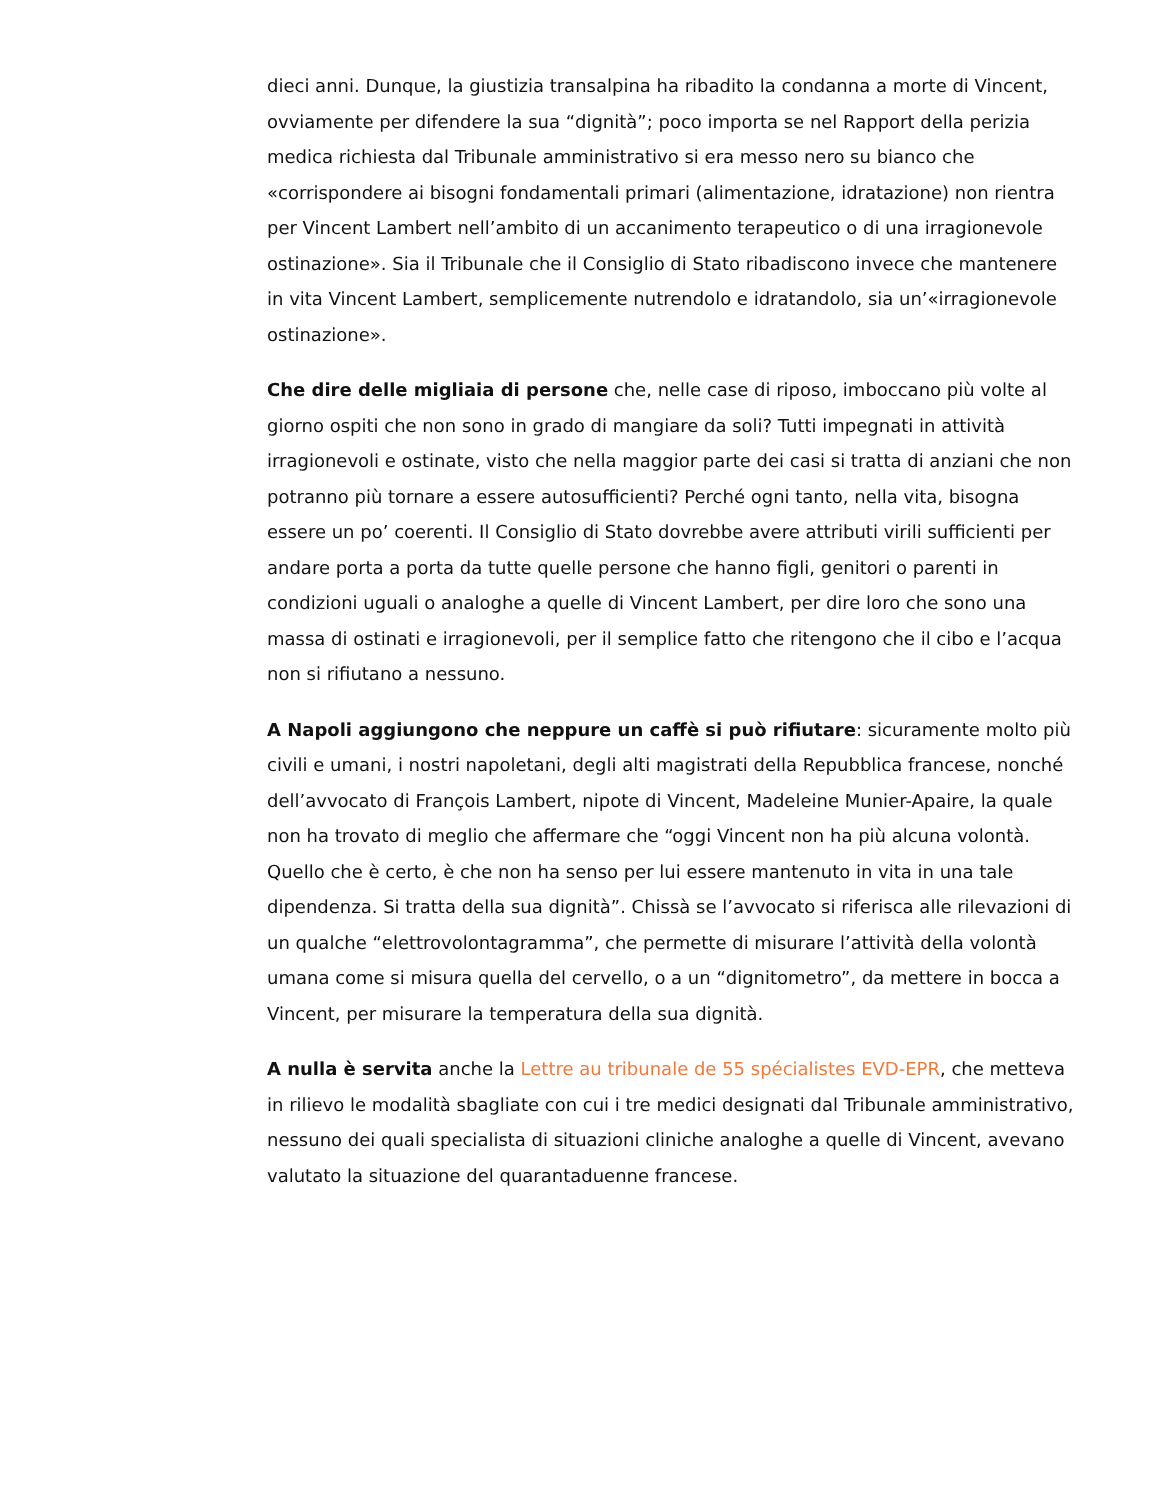dieci anni. Dunque, la giustizia transalpina ha ribadito la condanna a morte di Vincent, ovviamente per difendere la sua “dignità”; poco importa se nel Rapport della perizia medica richiesta dal Tribunale amministrativo si era messo nero su bianco che «corrispondere ai bisogni fondamentali primari (alimentazione, idratazione) non rientra per Vincent Lambert nell’ambito di un accanimento terapeutico o di una irragionevole ostinazione». Sia il Tribunale che il Consiglio di Stato ribadiscono invece che mantenere in vita Vincent Lambert, semplicemente nutrendolo e idratandolo, sia un’«irragionevole ostinazione».
Che dire delle migliaia di persone che, nelle case di riposo, imboccano più volte al giorno ospiti che non sono in grado di mangiare da soli? Tutti impegnati in attività irragionevoli e ostinate, visto che nella maggior parte dei casi si tratta di anziani che non potranno più tornare a essere autosufficienti? Perché ogni tanto, nella vita, bisogna essere un po’ coerenti. Il Consiglio di Stato dovrebbe avere attributi virili sufficienti per andare porta a porta da tutte quelle persone che hanno figli, genitori o parenti in condizioni uguali o analoghe a quelle di Vincent Lambert, per dire loro che sono una massa di ostinati e irragionevoli, per il semplice fatto che ritengono che il cibo e l’acqua non si rifiutano a nessuno.
A Napoli aggiungono che neppure un caffè si può rifiutare: sicuramente molto più civili e umani, i nostri napoletani, degli alti magistrati della Repubblica francese, nonché dell’avvocato di François Lambert, nipote di Vincent, Madeleine Munier-Apaire, la quale non ha trovato di meglio che affermare che “oggi Vincent non ha più alcuna volontà. Quello che è certo, è che non ha senso per lui essere mantenuto in vita in una tale dipendenza. Si tratta della sua dignità”. Chissà se l’avvocato si riferisca alle rilevazioni di un qualche “elettrovolontagramma”, che permette di misurare l’attività della volontà umana come si misura quella del cervello, o a un “dignitometro”, da mettere in bocca a Vincent, per misurare la temperatura della sua dignità.
A nulla è servita anche la Lettre au tribunale de 55 spécialistes EVD-EPR, che metteva in rilievo le modalità sbagliate con cui i tre medici designati dal Tribunale amministrativo, nessuno dei quali specialista di situazioni cliniche analoghe a quelle di Vincent, avevano valutato la situazione del quarantaduenne francese.